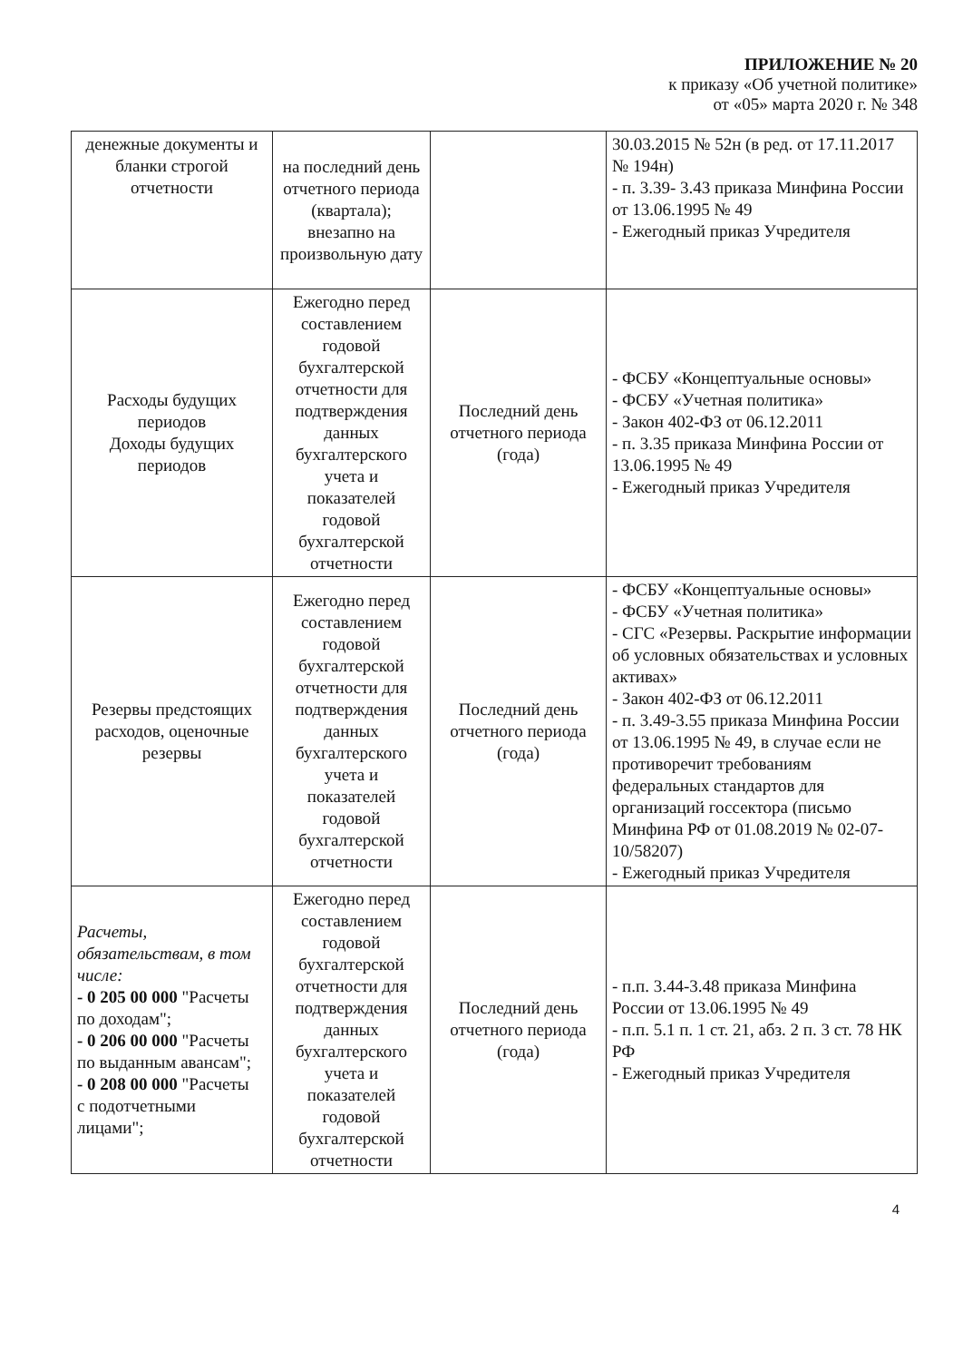ПРИЛОЖЕНИЕ № 20
к приказу «Об учетной политике»
от «05» марта 2020 г. № 348
| денежные документы и бланки строгой отчетности | на последний день отчетного периода (квартала); внезапно на произвольную дату | | 30.03.2015 № 52н (в ред. от 17.11.2017 № 194н) - п. 3.39- 3.43 приказа Минфина России от 13.06.1995 № 49 - Ежегодный приказ Учредителя |
| Расходы будущих периодов Доходы будущих периодов | Ежегодно перед составлением годовой бухгалтерской отчетности для подтверждения данных бухгалтерского учета и показателей годовой бухгалтерской отчетности | Последний день отчетного периода (года) | - ФСБУ «Концептуальные основы» - ФСБУ «Учетная политика» - Закон 402-ФЗ от 06.12.2011 - п. 3.35 приказа Минфина России от 13.06.1995 № 49 - Ежегодный приказ Учредителя |
| Резервы предстоящих расходов, оценочные резервы | Ежегодно перед составлением годовой бухгалтерской отчетности для подтверждения данных бухгалтерского учета и показателей годовой бухгалтерской отчетности | Последний день отчетного периода (года) | - ФСБУ «Концептуальные основы» - ФСБУ «Учетная политика» - СГС «Резервы. Раскрытие информации об условных обязательствах и условных активах» - Закон 402-ФЗ от 06.12.2011 - п. 3.49-3.55 приказа Минфина России от 13.06.1995 № 49, в случае если не противоречит требованиям федеральных стандартов для организаций госсектора (письмо Минфина РФ от 01.08.2019 № 02-07-10/58207) - Ежегодный приказ Учредителя |
| Расчеты, обязательствам, в том числе: - 0 205 00 000 "Расчеты по доходам"; - 0 206 00 000 "Расчеты по выданным авансам"; - 0 208 00 000 "Расчеты с подотчетными лицами"; | Ежегодно перед составлением годовой бухгалтерской отчетности для подтверждения данных бухгалтерского учета и показателей годовой бухгалтерской отчетности | Последний день отчетного периода (года) | - п.п. 3.44-3.48 приказа Минфина России от 13.06.1995 № 49 - п.п. 5.1 п. 1 ст. 21, абз. 2 п. 3 ст. 78 НК РФ - Ежегодный приказ Учредителя |
4